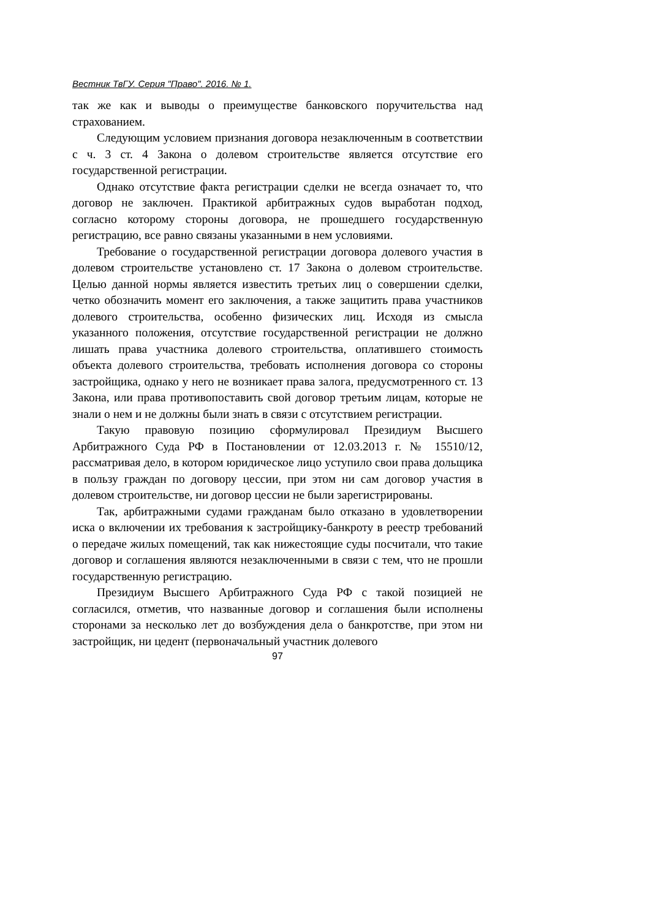Вестник ТвГУ. Серия "Право". 2016. № 1.
так же как и выводы о преимуществе банковского поручительства над страхованием.
Следующим условием признания договора незаключенным в соответствии с ч. 3 ст. 4 Закона о долевом строительстве является отсутствие его государственной регистрации.
Однако отсутствие факта регистрации сделки не всегда означает то, что договор не заключен. Практикой арбитражных судов выработан подход, согласно которому стороны договора, не прошедшего государственную регистрацию, все равно связаны указанными в нем условиями.
Требование о государственной регистрации договора долевого участия в долевом строительстве установлено ст. 17 Закона о долевом строительстве. Целью данной нормы является известить третьих лиц о совершении сделки, четко обозначить момент его заключения, а также защитить права участников долевого строительства, особенно физических лиц. Исходя из смысла указанного положения, отсутствие государственной регистрации не должно лишать права участника долевого строительства, оплатившего стоимость объекта долевого строительства, требовать исполнения договора со стороны застройщика, однако у него не возникает права залога, предусмотренного ст. 13 Закона, или права противопоставить свой договор третьим лицам, которые не знали о нем и не должны были знать в связи с отсутствием регистрации.
Такую правовую позицию сформулировал Президиум Высшего Арбитражного Суда РФ в Постановлении от 12.03.2013 г. № 15510/12, рассматривая дело, в котором юридическое лицо уступило свои права дольщика в пользу граждан по договору цессии, при этом ни сам договор участия в долевом строительстве, ни договор цессии не были зарегистрированы.
Так, арбитражными судами гражданам было отказано в удовлетворении иска о включении их требования к застройщику-банкроту в реестр требований о передаче жилых помещений, так как нижестоящие суды посчитали, что такие договор и соглашения являются незаключенными в связи с тем, что не прошли государственную регистрацию.
Президиум Высшего Арбитражного Суда РФ с такой позицией не согласился, отметив, что названные договор и соглашения были исполнены сторонами за несколько лет до возбуждения дела о банкротстве, при этом ни застройщик, ни цедент (первоначальный участник долевого
97